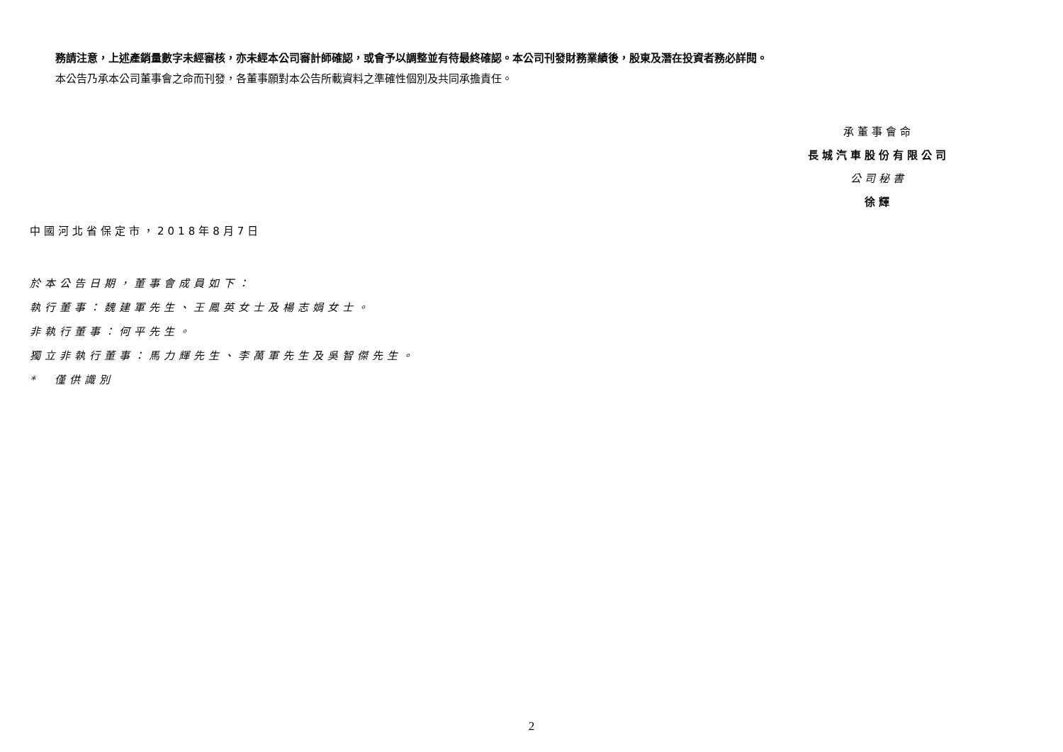務請注意，上述產銷量數字未經審核，亦未經本公司審計師確認，或會予以調整並有待最終確認。本公司刊發財務業績後，股東及潛在投資者務必詳閱。
本公告乃承本公司董事會之命而刊發，各董事願對本公告所載資料之準確性個別及共同承擔責任。
承董事會命
長城汽車股份有限公司
公司秘書
徐輝
中國河北省保定市，2018年8月7日
於本公告日期，董事會成員如下：
執行董事：魏建軍先生、王鳳英女士及楊志娟女士。
非執行董事：何平先生。
獨立非執行董事：馬力輝先生、李萬軍先生及吳智傑先生。
*　僅供識別
2